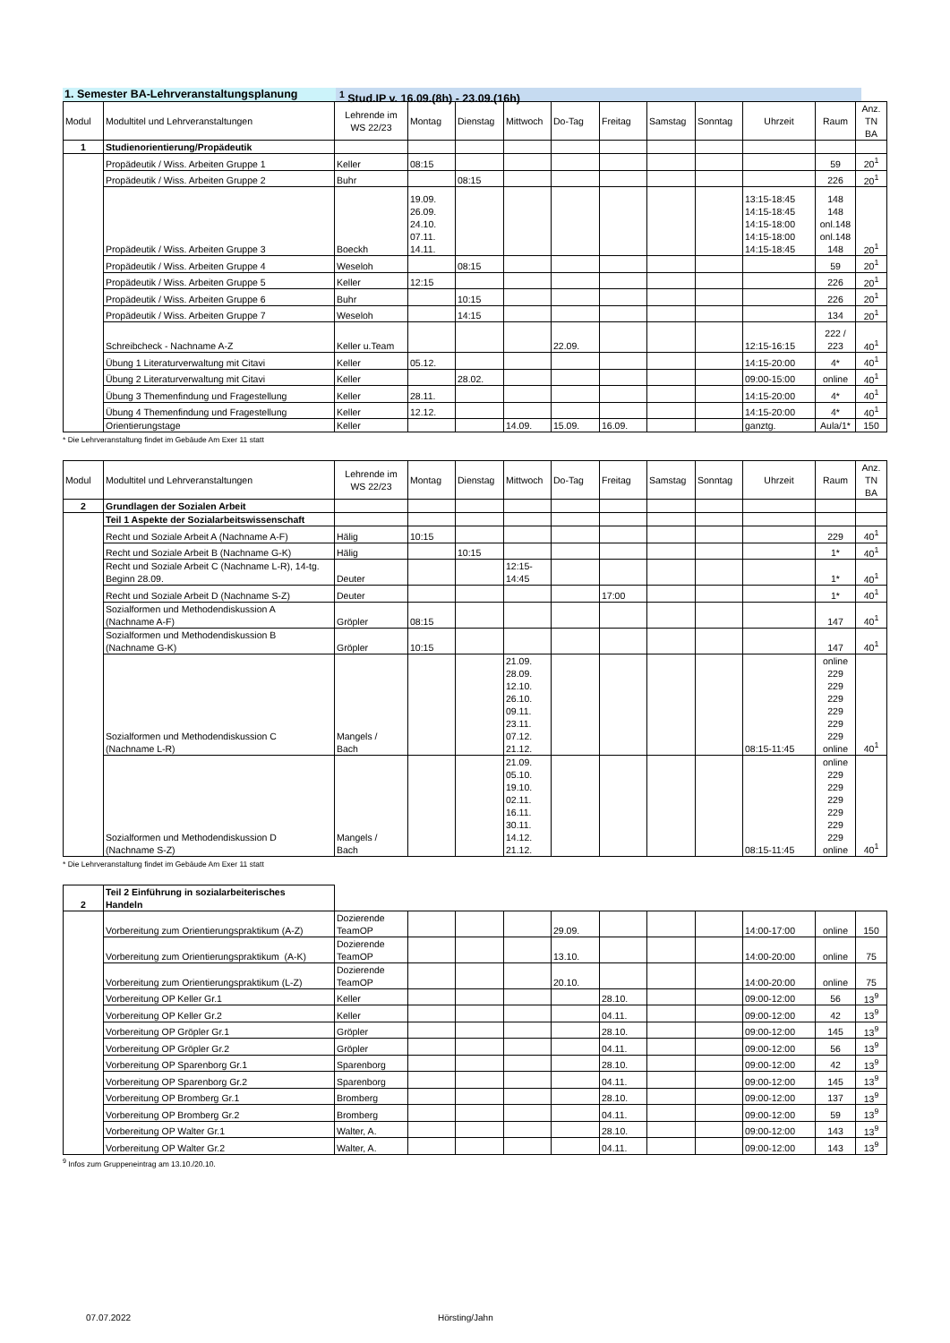1. Semester BA-Lehrveranstaltungsplanung <sup>1</sup> Stud.IP v. 16.09.(8h) - 23.09.(16h)
| Modul | Modultitel und Lehrveranstaltungen | Lehrende im WS 22/23 | Montag | Dienstag | Mittwoch | Do-Tag | Freitag | Samstag | Sonntag | Uhrzeit | Raum | Anz. TN BA |
| --- | --- | --- | --- | --- | --- | --- | --- | --- | --- | --- | --- | --- |
| 1 | Studienorientierung/Propädeutik | | | | | | | | | | | |
| | Propädeutik / Wiss. Arbeiten Gruppe 1 | Keller | 08:15 | | | | | | | | 59 | 20<sup>1</sup> |
| | Propädeutik / Wiss. Arbeiten Gruppe 2 | Buhr | | 08:15 | | | | | | | 226 | 20<sup>1</sup> |
| | Propädeutik / Wiss. Arbeiten Gruppe 3 | Boeckh | 19.09. 26.09. 24.10. 07.11. 14.11. | | | | | | | 13:15-18:45 14:15-18:45 14:15-18:00 14:15-18:00 14:15-18:45 | 148 148 onl.148 onl.148 148 | 20<sup>1</sup> |
| | Propädeutik / Wiss. Arbeiten Gruppe 4 | Weseloh | | 08:15 | | | | | | | 59 | 20<sup>1</sup> |
| | Propädeutik / Wiss. Arbeiten Gruppe 5 | Keller | 12:15 | | | | | | | | 226 | 20<sup>1</sup> |
| | Propädeutik / Wiss. Arbeiten Gruppe 6 | Buhr | | 10:15 | | | | | | | 226 | 20<sup>1</sup> |
| | Propädeutik / Wiss. Arbeiten Gruppe 7 | Weseloh | | 14:15 | | | | | | | 134 | 20<sup>1</sup> |
| | Schreibcheck - Nachname A-Z | Keller u.Team | | | | 22.09. | | | | 12:15-16:15 | 222 / 223 | 40<sup>1</sup> |
| | Übung 1 Literaturverwaltung mit Citavi | Keller | 05.12. | | | | | | | 14:15-20:00 | 4* | 40<sup>1</sup> |
| | Übung 2 Literaturverwaltung mit Citavi | Keller | | 28.02. | | | | | | 09:00-15:00 | online | 40<sup>1</sup> |
| | Übung 3 Themenfindung und Fragestellung | Keller | 28.11. | | | | | | | 14:15-20:00 | 4* | 40<sup>1</sup> |
| | Übung 4 Themenfindung und Fragestellung | Keller | 12.12. | | | | | | | 14:15-20:00 | 4* | 40<sup>1</sup> |
| | Orientierungstage | Keller | | | 14.09. | 15.09. | 16.09. | | | ganztg. | Aula/1* | 150 |
* Die Lehrveranstaltung findet im Gebäude Am Exer 11 statt
| Modul | Modultitel und Lehrveranstaltungen | Lehrende im WS 22/23 | Montag | Dienstag | Mittwoch | Do-Tag | Freitag | Samstag | Sonntag | Uhrzeit | Raum | Anz. TN BA |
| --- | --- | --- | --- | --- | --- | --- | --- | --- | --- | --- | --- | --- |
| 2 | Grundlagen der Sozialen Arbeit | | | | | | | | | | | |
| | Teil 1 Aspekte der Sozialarbeitswissenschaft | | | | | | | | | | | |
| | Recht und Soziale Arbeit A (Nachname A-F) | Hälig | 10:15 | | | | | | | | 229 | 40<sup>1</sup> |
| | Recht und Soziale Arbeit B (Nachname G-K) | Hälig | | 10:15 | | | | | | | 1* | 40<sup>1</sup> |
| | Recht und Soziale Arbeit C (Nachname L-R), 14-tg. Beginn 28.09. | Deuter | | | 12:15- 14:45 | | | | | | 1* | 40<sup>1</sup> |
| | Recht und Soziale Arbeit D (Nachname S-Z) | Deuter | | | | | 17:00 | | | | 1* | 40<sup>1</sup> |
| | Sozialformen und Methodendiskussion A (Nachname A-F) | Gröpler | 08:15 | | | | | | | | 147 | 40<sup>1</sup> |
| | Sozialformen und Methodendiskussion B (Nachname G-K) | Gröpler | 10:15 | | | | | | | | 147 | 40<sup>1</sup> |
| | Sozialformen und Methodendiskussion C (Nachname L-R) | Mangels / Bach | | | 21.09. 28.09. 12.10. 26.10. 09.11. 23.11. 07.12. 21.12. | | | | | 08:15-11:45 | online 229 229 229 229 229 229 online | 40<sup>1</sup> |
| | Sozialformen und Methodendiskussion D (Nachname S-Z) | Mangels / Bach | | | 21.09. 05.10. 19.10. 02.11. 16.11. 30.11. 14.12. 21.12. | | | | | 08:15-11:45 | online 229 229 229 229 229 229 online | 40<sup>1</sup> |
* Die Lehrveranstaltung findet im Gebäude Am Exer 11 statt
| 2 | Teil 2 Einführung in sozialarbeiterisches Handeln | | | | | | | | | | | |
| | Vorbereitung zum Orientierungspraktikum (A-Z) | Dozierende TeamOP | | | | 29.09. | | | | 14:00-17:00 | online | 150 |
| | Vorbereitung zum Orientierungspraktikum (A-K) | Dozierende TeamOP | | | | 13.10. | | | | 14:00-20:00 | online | 75 |
| | Vorbereitung zum Orientierungspraktikum (L-Z) | Dozierende TeamOP | | | | 20.10. | | | | 14:00-20:00 | online | 75 |
| | Vorbereitung OP Keller Gr.1 | Keller | | | | | 28.10. | | | 09:00-12:00 | 56 | 13<sup>9</sup> |
| | Vorbereitung OP Keller Gr.2 | Keller | | | | | 04.11. | | | 09:00-12:00 | 42 | 13<sup>9</sup> |
| | Vorbereitung OP Gröpler Gr.1 | Gröpler | | | | | 28.10. | | | 09:00-12:00 | 145 | 13<sup>9</sup> |
| | Vorbereitung OP Gröpler Gr.2 | Gröpler | | | | | 04.11. | | | 09:00-12:00 | 56 | 13<sup>9</sup> |
| | Vorbereitung OP Sparenborg Gr.1 | Sparenborg | | | | | 28.10. | | | 09:00-12:00 | 42 | 13<sup>9</sup> |
| | Vorbereitung OP Sparenborg Gr.2 | Sparenborg | | | | | 04.11. | | | 09:00-12:00 | 145 | 13<sup>9</sup> |
| | Vorbereitung OP Bromberg Gr.1 | Bromberg | | | | | 28.10. | | | 09:00-12:00 | 137 | 13<sup>9</sup> |
| | Vorbereitung OP Bromberg Gr.2 | Bromberg | | | | | 04.11. | | | 09:00-12:00 | 59 | 13<sup>9</sup> |
| | Vorbereitung OP Walter Gr.1 | Walter, A. | | | | | 28.10. | | | 09:00-12:00 | 143 | 13<sup>9</sup> |
| | Vorbereitung OP Walter Gr.2 | Walter, A. | | | | | 04.11. | | | 09:00-12:00 | 143 | 13<sup>9</sup> |
<sup>9</sup> Infos zum Gruppeneintrag am 13.10./20.10.
07.07.2022 Hörsting/Jahn